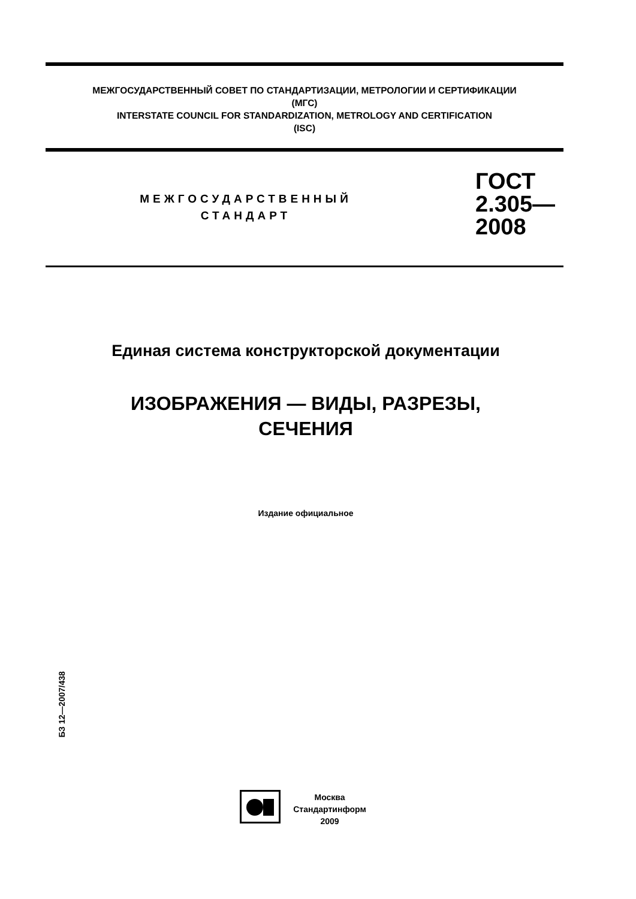МЕЖГОСУДАРСТВЕННЫЙ СОВЕТ ПО СТАНДАРТИЗАЦИИ, МЕТРОЛОГИИ И СЕРТИФИКАЦИИ
(МГС)
INTERSTATE COUNCIL FOR STANDARDIZATION, METROLOGY AND CERTIFICATION
(ISC)
МЕЖГОСУДАРСТВЕННЫЙ
СТАНДАРТ
ГОСТ
2.305—
2008
Единая система конструкторской документации
ИЗОБРАЖЕНИЯ — ВИДЫ, РАЗРЕЗЫ,
СЕЧЕНИЯ
Издание официальное
БЗ 12—2007/438
Москва
Стандартинформ
2009